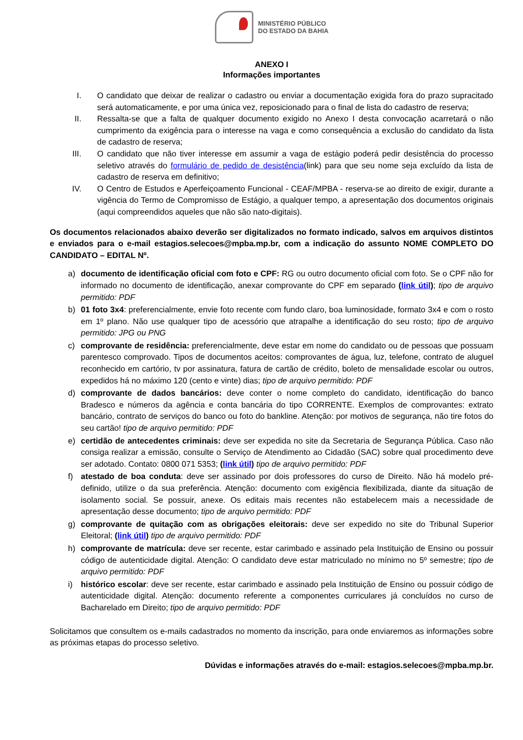MINISTÉRIO PÚBLICO
DO ESTADO DA BAHIA
ANEXO I
Informações importantes
I. O candidato que deixar de realizar o cadastro ou enviar a documentação exigida fora do prazo supracitado será automaticamente, e por uma única vez, reposicionado para o final de lista do cadastro de reserva;
II. Ressalta-se que a falta de qualquer documento exigido no Anexo I desta convocação acarretará o não cumprimento da exigência para o interesse na vaga e como consequência a exclusão do candidato da lista de cadastro de reserva;
III. O candidato que não tiver interesse em assumir a vaga de estágio poderá pedir desistência do processo seletivo através do formulário de pedido de desistência(link) para que seu nome seja excluído da lista de cadastro de reserva em definitivo;
IV. O Centro de Estudos e Aperfeiçoamento Funcional - CEAF/MPBA - reserva-se ao direito de exigir, durante a vigência do Termo de Compromisso de Estágio, a qualquer tempo, a apresentação dos documentos originais (aqui compreendidos aqueles que não são nato-digitais).
Os documentos relacionados abaixo deverão ser digitalizados no formato indicado, salvos em arquivos distintos e enviados para o e-mail estagios.selecoes@mpba.mp.br, com a indicação do assunto NOME COMPLETO DO CANDIDATO – EDITAL Nº.
a) documento de identificação oficial com foto e CPF: RG ou outro documento oficial com foto. Se o CPF não for informado no documento de identificação, anexar comprovante do CPF em separado (link útil); tipo de arquivo permitido: PDF
b) 01 foto 3x4: preferencialmente, envie foto recente com fundo claro, boa luminosidade, formato 3x4 e com o rosto em 1º plano. Não use qualquer tipo de acessório que atrapalhe a identificação do seu rosto; tipo de arquivo permitido: JPG ou PNG
c) comprovante de residência: preferencialmente, deve estar em nome do candidato ou de pessoas que possuam parentesco comprovado. Tipos de documentos aceitos: comprovantes de água, luz, telefone, contrato de aluguel reconhecido em cartório, tv por assinatura, fatura de cartão de crédito, boleto de mensalidade escolar ou outros, expedidos há no máximo 120 (cento e vinte) dias; tipo de arquivo permitido: PDF
d) comprovante de dados bancários: deve conter o nome completo do candidato, identificação do banco Bradesco e números da agência e conta bancária do tipo CORRENTE. Exemplos de comprovantes: extrato bancário, contrato de serviços do banco ou foto do bankline. Atenção: por motivos de segurança, não tire fotos do seu cartão! tipo de arquivo permitido: PDF
e) certidão de antecedentes criminais: deve ser expedida no site da Secretaria de Segurança Pública. Caso não consiga realizar a emissão, consulte o Serviço de Atendimento ao Cidadão (SAC) sobre qual procedimento deve ser adotado. Contato: 0800 071 5353; (link útil) tipo de arquivo permitido: PDF
f) atestado de boa conduta: deve ser assinado por dois professores do curso de Direito. Não há modelo pré-definido, utilize o da sua preferência. Atenção: documento com exigência flexibilizada, diante da situação de isolamento social. Se possuir, anexe. Os editais mais recentes não estabelecem mais a necessidade de apresentação desse documento; tipo de arquivo permitido: PDF
g) comprovante de quitação com as obrigações eleitorais: deve ser expedido no site do Tribunal Superior Eleitoral; (link útil) tipo de arquivo permitido: PDF
h) comprovante de matrícula: deve ser recente, estar carimbado e assinado pela Instituição de Ensino ou possuir código de autenticidade digital. Atenção: O candidato deve estar matriculado no mínimo no 5º semestre; tipo de arquivo permitido: PDF
i) histórico escolar: deve ser recente, estar carimbado e assinado pela Instituição de Ensino ou possuir código de autenticidade digital. Atenção: documento referente a componentes curriculares já concluídos no curso de Bacharelado em Direito; tipo de arquivo permitido: PDF
Solicitamos que consultem os e-mails cadastrados no momento da inscrição, para onde enviaremos as informações sobre as próximas etapas do processo seletivo.
Dúvidas e informações através do e-mail: estagios.selecoes@mpba.mp.br.